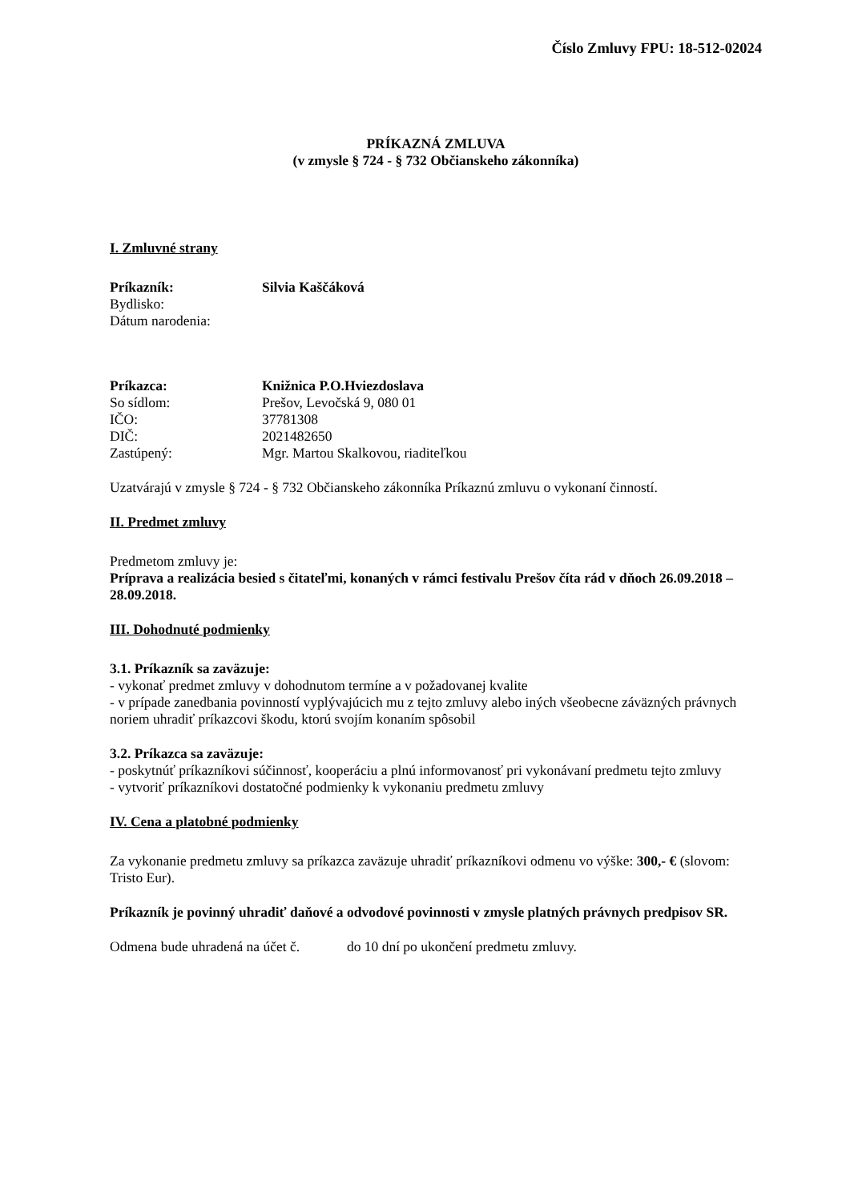Číslo Zmluvy FPU: 18-512-02024
PRÍKAZNÁ ZMLUVA
(v zmysle § 724 - § 732 Občianskeho zákonníka)
I. Zmluvné strany
| Príkazník: | Silvia Kaščáková |
| Bydlisko: | |
| Dátum narodenia: | |
| Príkazca: | Knižnica P.O.Hviezdoslava |
| So sídlom: | Prešov, Levočská 9, 080 01 |
| IČO: | 37781308 |
| DIČ: | 2021482650 |
| Zastúpený: | Mgr. Martou Skalkovou, riaditeľkou |
Uzatvárajú v zmysle § 724 - § 732 Občianskeho zákonníka Príkaznú zmluvu o vykonaní činností.
II. Predmet zmluvy
Predmetom zmluvy je:
Príprava a realizácia besied s čitateľmi, konaných v rámci festivalu Prešov číta rád v dňoch 26.09.2018 – 28.09.2018.
III. Dohodnuté podmienky
3.1. Príkazník sa zaväzuje:
- vykonať predmet zmluvy v dohodnutom termíne a v požadovanej kvalite
- v prípade zanedbania povinností vyplývajúcich mu z tejto zmluvy alebo iných všeobecne záväzných právnych noriem uhradiť príkazcovi škodu, ktorú svojím konaním spôsobil
3.2. Príkazca sa zaväzuje:
- poskytnúť príkazníkovi súčinnosť, kooperáciu a plnú informovanosť pri vykonávaní predmetu tejto zmluvy
- vytvoriť príkazníkovi dostatočné podmienky k vykonaniu predmetu zmluvy
IV. Cena a platobné podmienky
Za vykonanie predmetu zmluvy sa príkazca zaväzuje uhradiť príkazníkovi odmenu vo výške: 300,- € (slovom: Tristo Eur).
Príkazník je povinný uhradiť daňové a odvodové povinnosti v zmysle platných právnych predpisov SR.
Odmena bude uhradená na účet č. do 10 dní po ukončení predmetu zmluvy.